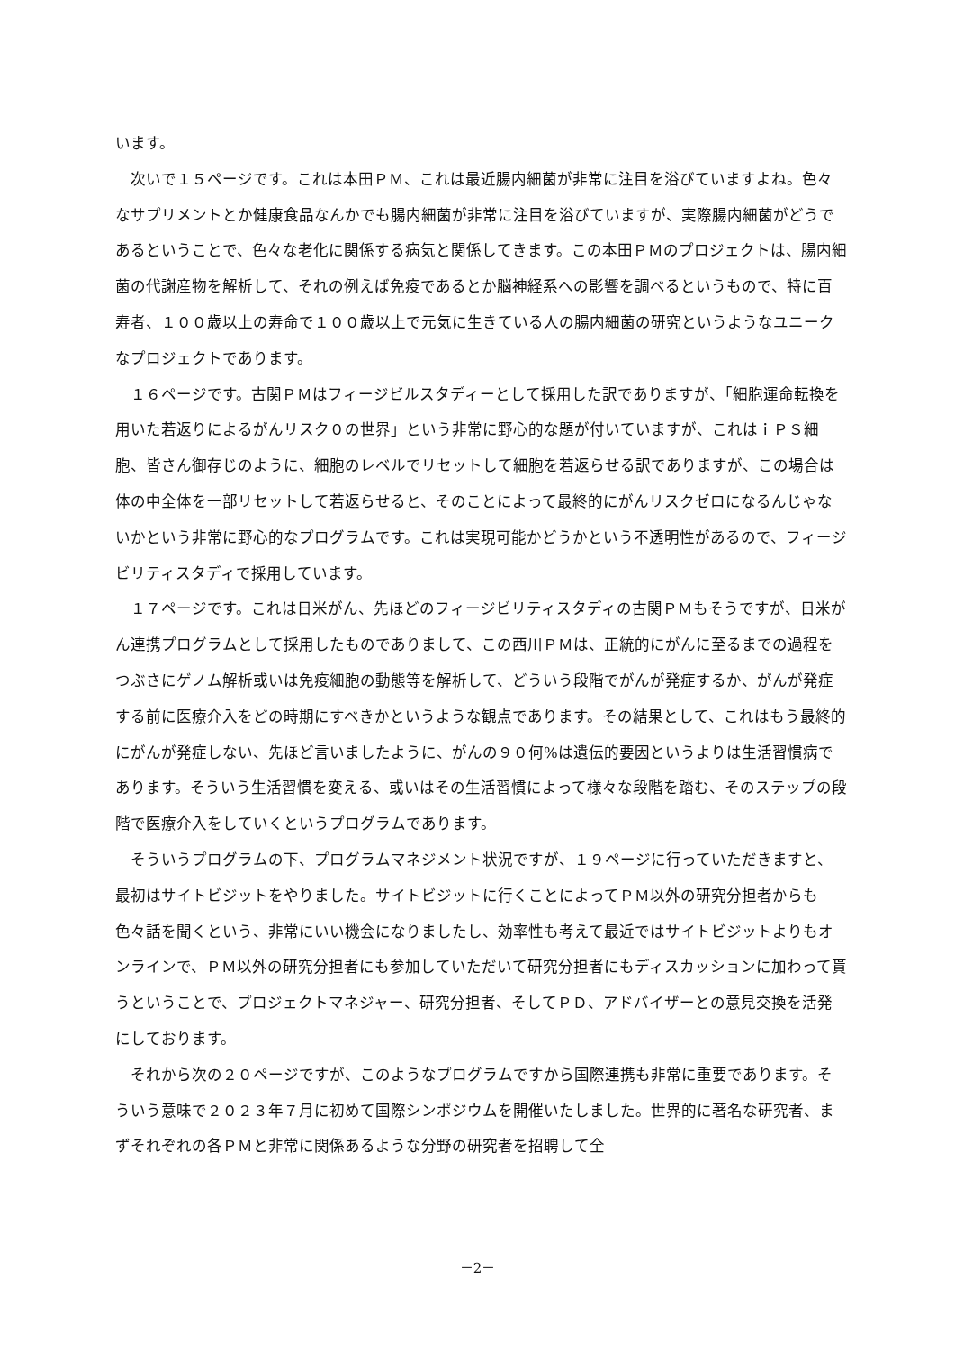います。
　次いで１５ページです。これは本田ＰＭ、これは最近腸内細菌が非常に注目を浴びていますよね。色々なサプリメントとか健康食品なんかでも腸内細菌が非常に注目を浴びていますが、実際腸内細菌がどうであるということで、色々な老化に関係する病気と関係してきます。この本田ＰＭのプロジェクトは、腸内細菌の代謝産物を解析して、それの例えば免疫であるとか脳神経系への影響を調べるというもので、特に百寿者、１００歳以上の寿命で１００歳以上で元気に生きている人の腸内細菌の研究というようなユニークなプロジェクトであります。
　１６ページです。古関ＰＭはフィージビルスタディーとして採用した訳でありますが、「細胞運命転換を用いた若返りによるがんリスク０の世界」という非常に野心的な題が付いていますが、これはｉＰＳ細胞、皆さん御存じのように、細胞のレベルでリセットして細胞を若返らせる訳でありますが、この場合は体の中全体を一部リセットして若返らせると、そのことによって最終的にがんリスクゼロになるんじゃないかという非常に野心的なプログラムです。これは実現可能かどうかという不透明性があるので、フィージビリティスタディで採用しています。
　１７ページです。これは日米がん、先ほどのフィージビリティスタディの古関ＰＭもそうですが、日米がん連携プログラムとして採用したものでありまして、この西川ＰＭは、正統的にがんに至るまでの過程をつぶさにゲノム解析或いは免疫細胞の動態等を解析して、どういう段階でがんが発症するか、がんが発症する前に医療介入をどの時期にすべきかというような観点であります。その結果として、これはもう最終的にがんが発症しない、先ほど言いましたように、がんの９０何%は遺伝的要因というよりは生活習慣病であります。そういう生活習慣を変える、或いはその生活習慣によって様々な段階を踏む、そのステップの段階で医療介入をしていくというプログラムであります。
　そういうプログラムの下、プログラムマネジメント状況ですが、１９ページに行っていただきますと、最初はサイトビジットをやりました。サイトビジットに行くことによってＰＭ以外の研究分担者からも色々話を聞くという、非常にいい機会になりましたし、効率性も考えて最近ではサイトビジットよりもオンラインで、ＰＭ以外の研究分担者にも参加していただいて研究分担者にもディスカッションに加わって貰うということで、プロジェクトマネジャー、研究分担者、そしてＰＤ、アドバイザーとの意見交換を活発にしております。
　それから次の２０ページですが、このようなプログラムですから国際連携も非常に重要であります。そういう意味で２０２３年７月に初めて国際シンポジウムを開催いたしました。世界的に著名な研究者、まずそれぞれの各ＰＭと非常に関係あるような分野の研究者を招聘して全
－2－